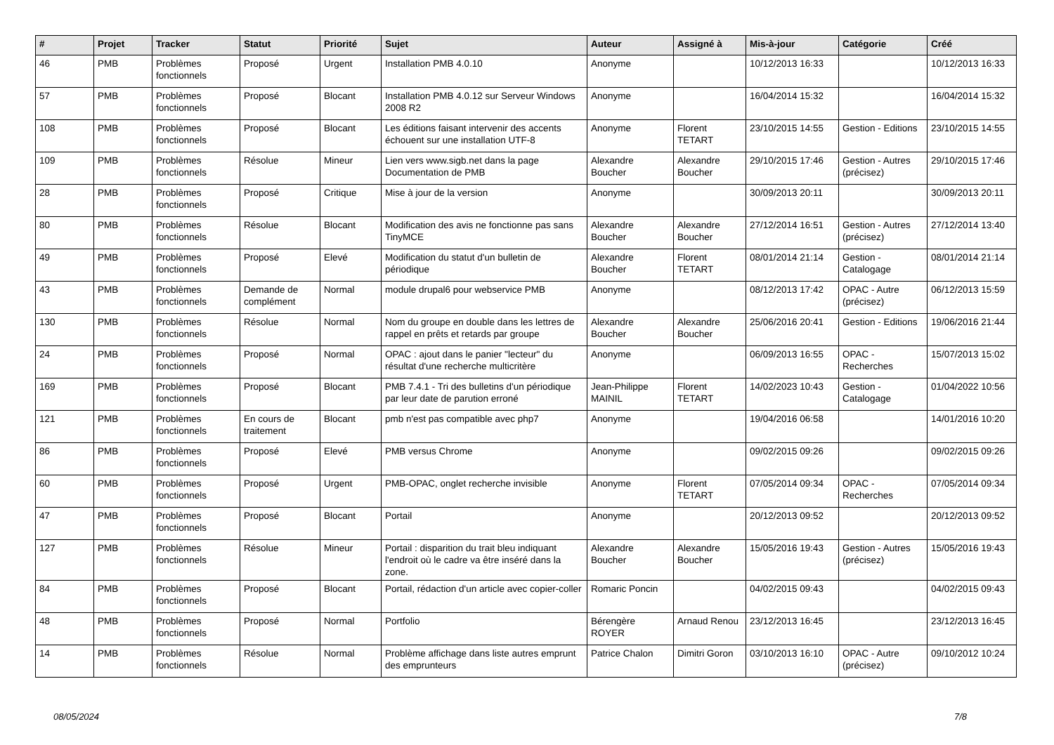| # | Projet | Tracker | Statut | Priorité | Sujet | Auteur | Assigné à | Mis-à-jour | Catégorie | Créé |
| --- | --- | --- | --- | --- | --- | --- | --- | --- | --- | --- |
| 46 | PMB | Problèmes fonctionnels | Proposé | Urgent | Installation PMB 4.0.10 | Anonyme | | 10/12/2013 16:33 | | 10/12/2013 16:33 |
| 57 | PMB | Problèmes fonctionnels | Proposé | Blocant | Installation PMB 4.0.12 sur Serveur Windows 2008 R2 | Anonyme | | 16/04/2014 15:32 | | 16/04/2014 15:32 |
| 108 | PMB | Problèmes fonctionnels | Proposé | Blocant | Les éditions faisant intervenir des accents échouent sur une installation UTF-8 | Anonyme | Florent TETART | 23/10/2015 14:55 | Gestion - Editions | 23/10/2015 14:55 |
| 109 | PMB | Problèmes fonctionnels | Résolue | Mineur | Lien vers www.sigb.net dans la page Documentation de PMB | Alexandre Boucher | Alexandre Boucher | 29/10/2015 17:46 | Gestion - Autres (précisez) | 29/10/2015 17:46 |
| 28 | PMB | Problèmes fonctionnels | Proposé | Critique | Mise à jour de la version | Anonyme | | 30/09/2013 20:11 | | 30/09/2013 20:11 |
| 80 | PMB | Problèmes fonctionnels | Résolue | Blocant | Modification des avis ne fonctionne pas sans TinyMCE | Alexandre Boucher | Alexandre Boucher | 27/12/2014 16:51 | Gestion - Autres (précisez) | 27/12/2014 13:40 |
| 49 | PMB | Problèmes fonctionnels | Proposé | Elevé | Modification du statut d'un bulletin de périodique | Alexandre Boucher | Florent TETART | 08/01/2014 21:14 | Gestion - Catalogage | 08/01/2014 21:14 |
| 43 | PMB | Problèmes fonctionnels | Demande de complément | Normal | module drupal6 pour webservice PMB | Anonyme | | 08/12/2013 17:42 | OPAC - Autre (précisez) | 06/12/2013 15:59 |
| 130 | PMB | Problèmes fonctionnels | Résolue | Normal | Nom du groupe en double dans les lettres de rappel en prêts et retards par groupe | Alexandre Boucher | Alexandre Boucher | 25/06/2016 20:41 | Gestion - Editions | 19/06/2016 21:44 |
| 24 | PMB | Problèmes fonctionnels | Proposé | Normal | OPAC : ajout dans le panier "lecteur" du résultat d'une recherche multicritère | Anonyme | | 06/09/2013 16:55 | OPAC - Recherches | 15/07/2013 15:02 |
| 169 | PMB | Problèmes fonctionnels | Proposé | Blocant | PMB 7.4.1 - Tri des bulletins d'un périodique par leur date de parution erroné | Jean-Philippe MAINIL | Florent TETART | 14/02/2023 10:43 | Gestion - Catalogage | 01/04/2022 10:56 |
| 121 | PMB | Problèmes fonctionnels | En cours de traitement | Blocant | pmb n'est pas compatible avec php7 | Anonyme | | 19/04/2016 06:58 | | 14/01/2016 10:20 |
| 86 | PMB | Problèmes fonctionnels | Proposé | Elevé | PMB versus Chrome | Anonyme | | 09/02/2015 09:26 | | 09/02/2015 09:26 |
| 60 | PMB | Problèmes fonctionnels | Proposé | Urgent | PMB-OPAC, onglet recherche invisible | Anonyme | Florent TETART | 07/05/2014 09:34 | OPAC - Recherches | 07/05/2014 09:34 |
| 47 | PMB | Problèmes fonctionnels | Proposé | Blocant | Portail | Anonyme | | 20/12/2013 09:52 | | 20/12/2013 09:52 |
| 127 | PMB | Problèmes fonctionnels | Résolue | Mineur | Portail : disparition du trait bleu indiquant l'endroit où le cadre va être inséré dans la zone. | Alexandre Boucher | Alexandre Boucher | 15/05/2016 19:43 | Gestion - Autres (précisez) | 15/05/2016 19:43 |
| 84 | PMB | Problèmes fonctionnels | Proposé | Blocant | Portail, rédaction d'un article avec copier-coller | Romaric Poncin | | 04/02/2015 09:43 | | 04/02/2015 09:43 |
| 48 | PMB | Problèmes fonctionnels | Proposé | Normal | Portfolio | Bérengère ROYER | Arnaud Renou | 23/12/2013 16:45 | | 23/12/2013 16:45 |
| 14 | PMB | Problèmes fonctionnels | Résolue | Normal | Problème affichage dans liste autres emprunt des emprunteurs | Patrice Chalon | Dimitri Goron | 03/10/2013 16:10 | OPAC - Autre (précisez) | 09/10/2012 10:24 |
08/05/2024 7/8